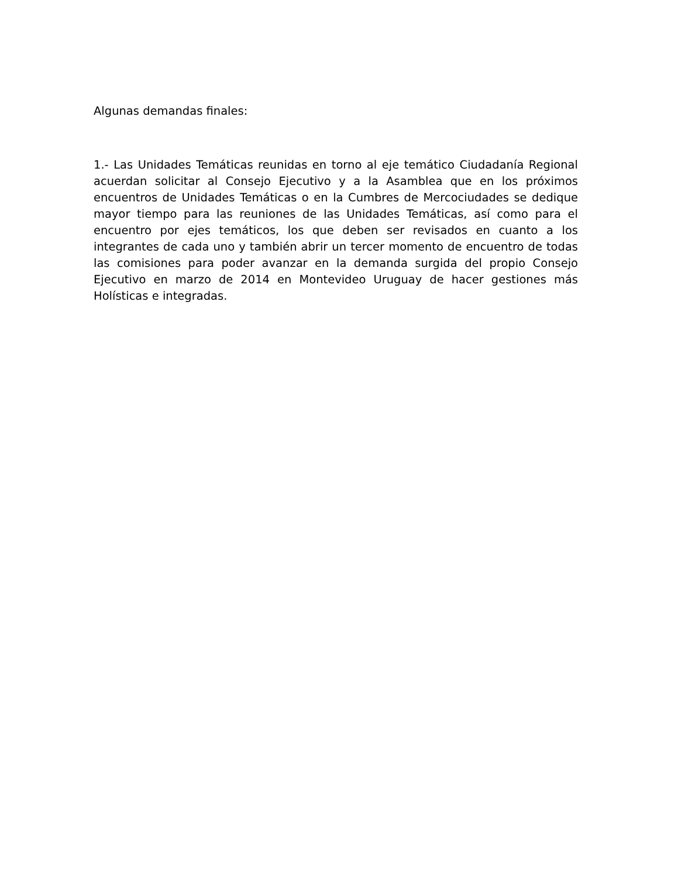Algunas demandas finales:
1.- Las Unidades Temáticas reunidas en torno al eje temático Ciudadanía Regional acuerdan solicitar al Consejo Ejecutivo y a la Asamblea que en los próximos encuentros de Unidades Temáticas o en la Cumbres de Mercociudades se dedique mayor tiempo para las reuniones de las Unidades Temáticas, así como para el encuentro por ejes temáticos, los que deben ser revisados en cuanto a los integrantes de cada uno y también abrir un tercer momento de encuentro de todas las comisiones para poder avanzar en la demanda surgida del propio Consejo Ejecutivo en marzo de 2014 en Montevideo Uruguay de hacer gestiones más Holísticas e integradas.